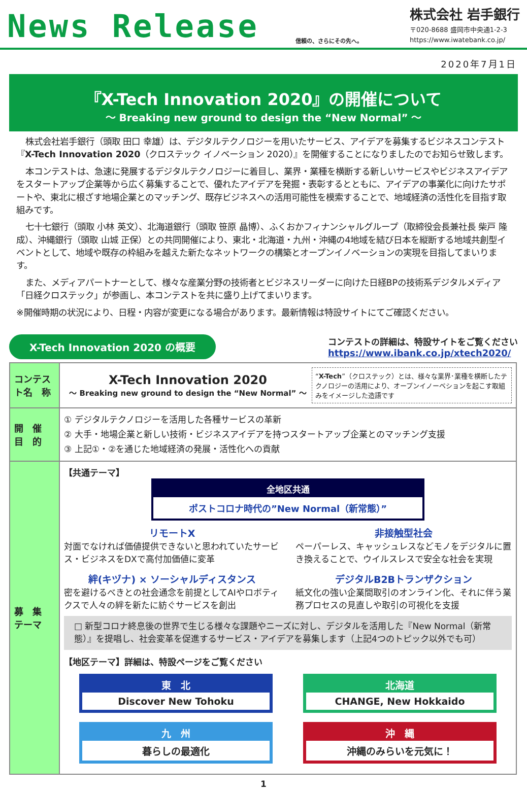News Release
信頼の、さらにその先へ。
株式会社 岩手銀行
〒020-8688 盛岡市中央通1-2-3
https://www.iwatebank.co.jp/
2020年7月1日
『X-Tech Innovation 2020』の開催について
～ Breaking new ground to design the “New Normal” ～
株式会社岩手銀行（頭取 田口 幸雄）は、デジタルテクノロジーを用いたサービス、アイデアを募集するビジネスコンテスト『X-Tech Innovation 2020（クロステック イノベーション 2020）』を開催することになりましたのでお知らせ致します。
本コンテストは、急速に発展するデジタルテクノロジーに着目し、業界・業種を横断する新しいサービスやビジネスアイデアをスタートアップ企業等から広く募集することで、優れたアイデアを発掘・表彰するとともに、アイデアの事業化に向けたサポートや、東北に根ざす地場企業とのマッチング、既存ビジネスへの活用可能性を模索することで、地域経済の活性化を目指す取組みです。
七十七銀行（頭取 小林 英文）、北海道銀行（頭取 笹原 晶博）、ふくおかフィナンシャルグループ（取締役会長兼社長 柴戸 隆成）、沖縄銀行（頭取 山城 正保）との共同開催により、東北・北海道・九州・沖縄の4地域を結び日本を縦断する地域共創型イベントとして、地域や既存の枠組みを越えた新たなネットワークの構築とオープンイノベーションの実現を目指してまいります。
また、メディアパートナーとして、様々な産業分野の技術者とビジネスリーダーに向けた日経BPの技術系デジタルメディア「日経クロステック」が参画し、本コンテストを共に盛り上げてまいります。
※開催時期の状況により、日程・内容が変更になる場合があります。最新情報は特設サイトにてご確認ください。
X-Tech Innovation 2020 の概要
コンテストの詳細は、特設サイトをご覧ください
https://www.ibank.co.jp/xtech2020/
| コンテスト名 称 | X-Tech Innovation 2020 ～ Breaking new ground to design the “New Normal” ～ “ X-Tech ”（クロステック）とは、様々な業界･業種を横断したテクノロジーの活用により、オープンイノーベションを起こす取組みをイメージした造語です |
| 開 催 目 的 | ① デジタルテクノロジーを活用した各種サービスの革新 ② 大手・地場企業と新しい技術・ビジネスアイデアを持つスタートアップ企業とのマッチング支援 ③ 上記①・②を通じた地域経済の発展・活性化への貢献 |
| 募 集 テーマ | 【共通テーマ】 全地区共通 ポストコロナ時代の”New Normal（新常態）” リモートX 対面でなければ価値提供できないと思われていたサービス・ビジネスをDXで高付加価値に変革 非接触型社会 ペーパーレス、キャッシュレスなどモノをデジタルに置き換えることで、ウイルスレスで安全な社会を実現 絆(キヅナ) × ソーシャルディスタンス 密を避けるべきとの社会通念を前提としてAIやロボティクスで人々の絆を新たに紡ぐサービスを創出 デジタルB2Bトランザクション 紙文化の強い企業間取引のオンライン化、それに伴う業務プロセスの見直しや取引の可視化を支援 □ 新型コロナ終息後の世界で生じる様々な課題やニーズに対し、デジタルを活用した『New Normal（新常態）』を提唱し、社会変革を促進するサービス・アイデアを募集します（上記4つのトピック以外でも可） 【地区テーマ】詳細は、特設ページをご覧ください 東 北 Discover New Tohoku 北海道 CHANGE, New Hokkaido 九 州 暮らしの最適化 沖 縄 沖縄のみらいを元気に！ |
1